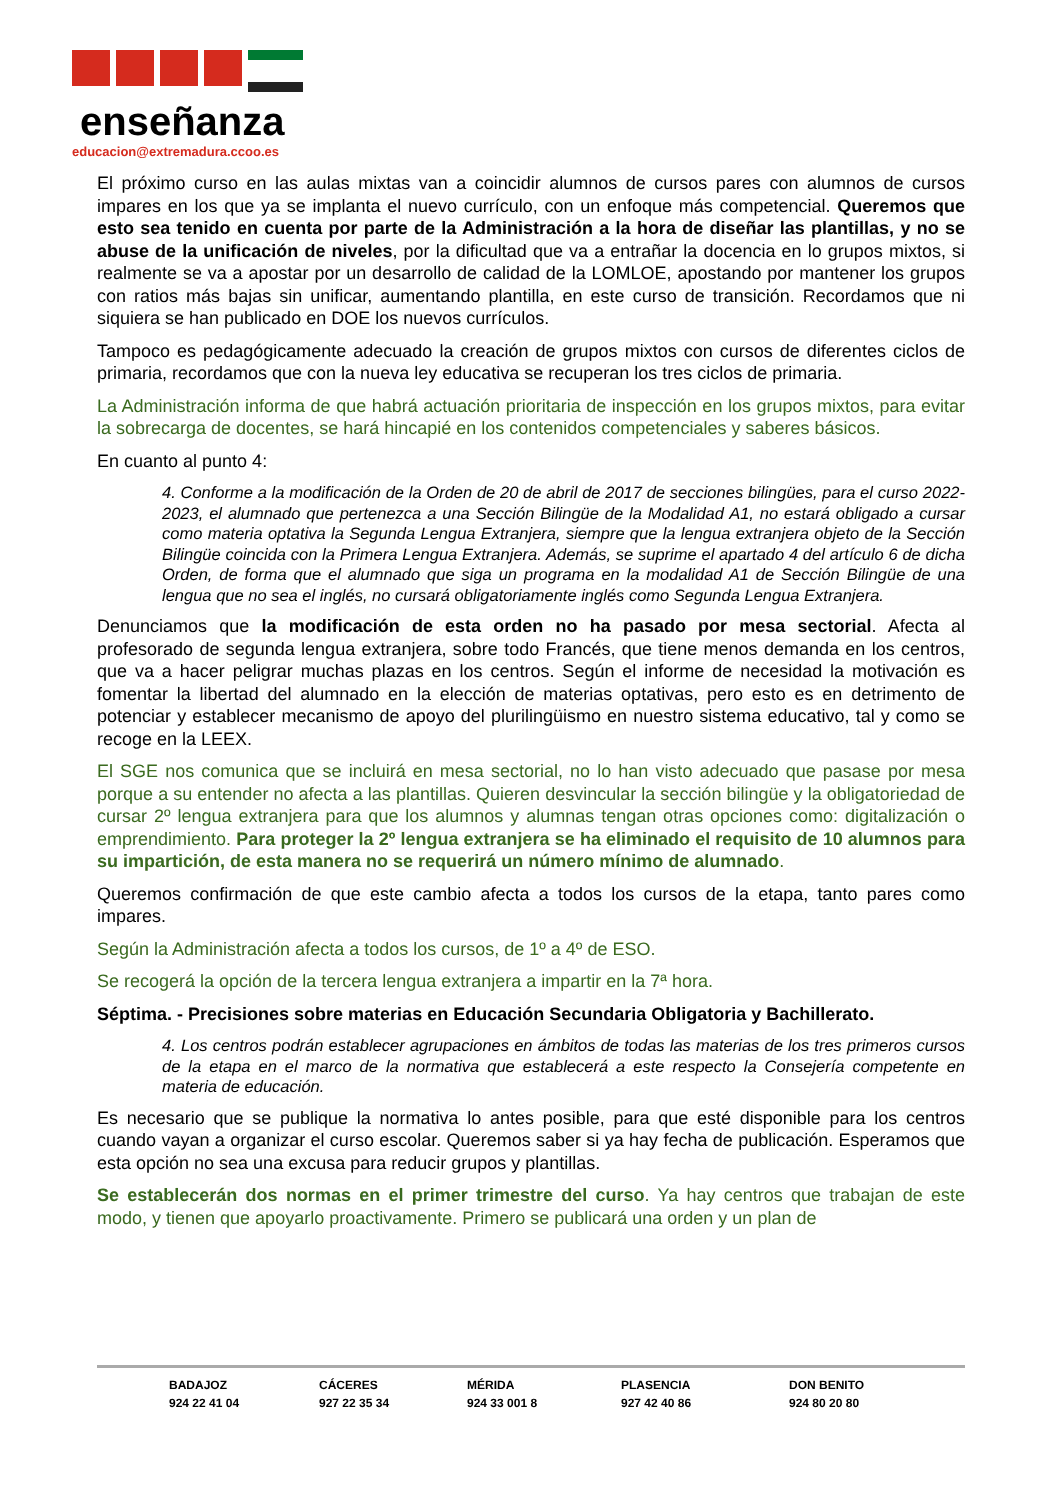enseñanza
educacion@extremadura.ccoo.es
El próximo curso en las aulas mixtas van a coincidir alumnos de cursos pares con alumnos de cursos impares en los que ya se implanta el nuevo currículo, con un enfoque más competencial. Queremos que esto sea tenido en cuenta por parte de la Administración a la hora de diseñar las plantillas, y no se abuse de la unificación de niveles, por la dificultad que va a entrañar la docencia en lo grupos mixtos, si realmente se va a apostar por un desarrollo de calidad de la LOMLOE, apostando por mantener los grupos con ratios más bajas sin unificar, aumentando plantilla, en este curso de transición. Recordamos que ni siquiera se han publicado en DOE los nuevos currículos.
Tampoco es pedagógicamente adecuado la creación de grupos mixtos con cursos de diferentes ciclos de primaria, recordamos que con la nueva ley educativa se recuperan los tres ciclos de primaria.
La Administración informa de que habrá actuación prioritaria de inspección en los grupos mixtos, para evitar la sobrecarga de docentes, se hará hincapié en los contenidos competenciales y saberes básicos.
En cuanto al punto 4:
4. Conforme a la modificación de la Orden de 20 de abril de 2017 de secciones bilingües, para el curso 2022-2023, el alumnado que pertenezca a una Sección Bilingüe de la Modalidad A1, no estará obligado a cursar como materia optativa la Segunda Lengua Extranjera, siempre que la lengua extranjera objeto de la Sección Bilingüe coincida con la Primera Lengua Extranjera. Además, se suprime el apartado 4 del artículo 6 de dicha Orden, de forma que el alumnado que siga un programa en la modalidad A1 de Sección Bilingüe de una lengua que no sea el inglés, no cursará obligatoriamente inglés como Segunda Lengua Extranjera.
Denunciamos que la modificación de esta orden no ha pasado por mesa sectorial. Afecta al profesorado de segunda lengua extranjera, sobre todo Francés, que tiene menos demanda en los centros, que va a hacer peligrar muchas plazas en los centros. Según el informe de necesidad la motivación es fomentar la libertad del alumnado en la elección de materias optativas, pero esto es en detrimento de potenciar y establecer mecanismo de apoyo del plurilingüismo en nuestro sistema educativo, tal y como se recoge en la LEEX.
El SGE nos comunica que se incluirá en mesa sectorial, no lo han visto adecuado que pasase por mesa porque a su entender no afecta a las plantillas. Quieren desvincular la sección bilingüe y la obligatoriedad de cursar 2º lengua extranjera para que los alumnos y alumnas tengan otras opciones como: digitalización o emprendimiento. Para proteger la 2º lengua extranjera se ha eliminado el requisito de 10 alumnos para su impartición, de esta manera no se requerirá un número mínimo de alumnado.
Queremos confirmación de que este cambio afecta a todos los cursos de la etapa, tanto pares como impares.
Según la Administración afecta a todos los cursos, de 1º a 4º de ESO.
Se recogerá la opción de la tercera lengua extranjera a impartir en la 7ª hora.
Séptima. - Precisiones sobre materias en Educación Secundaria Obligatoria y Bachillerato.
4. Los centros podrán establecer agrupaciones en ámbitos de todas las materias de los tres primeros cursos de la etapa en el marco de la normativa que establecerá a este respecto la Consejería competente en materia de educación.
Es necesario que se publique la normativa lo antes posible, para que esté disponible para los centros cuando vayan a organizar el curso escolar. Queremos saber si ya hay fecha de publicación. Esperamos que esta opción no sea una excusa para reducir grupos y plantillas.
Se establecerán dos normas en el primer trimestre del curso. Ya hay centros que trabajan de este modo, y tienen que apoyarlo proactivamente. Primero se publicará una orden y un plan de
BADAJOZ
924 22 41 04
CÁCERES
927 22 35 34
MÉRIDA
924 33 001 8
PLASENCIA
927 42 40 86
DON BENITO
924 80 20 80